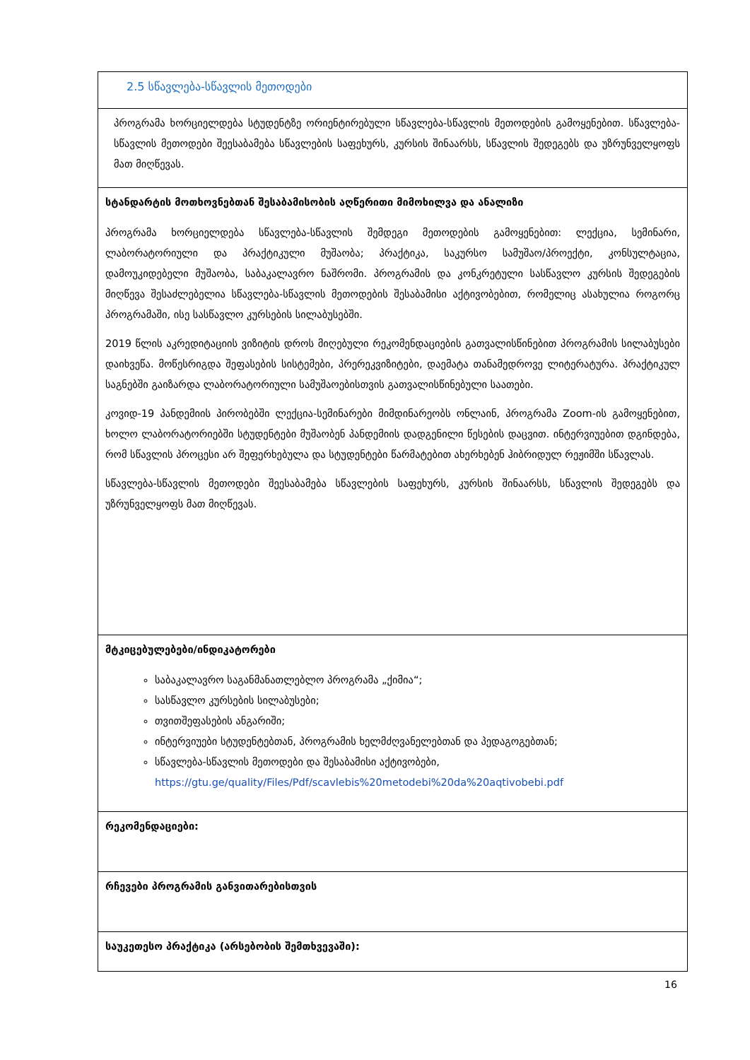| 2.5 სწავლება-სწავლის მეთოდები |
| პროგრამა ხორციელდება სტუდენტზე ორიენტირებული სწავლება-სწავლის მეთოდების გამოყენებით. სწავლება-სწავლის მეთოდები შეესაბამება სწავლების საფეხურს, კურსის შინაარსს, სწავლის შედეგებს და უზრუნველყოფს მათ მიღწევას. |
| სტანდარტის მოთხოვნებთან შესაბამისობის აღწერითი მიმოხილვა და ანალიზი პროგრამა ხორციელდება სწავლება-სწავლის შემდეგი მეთოდების გამოყენებით: ლექცია, სემინარი, ლაბორატორიული და პრაქტიკული მუშაობა; პრაქტიკა, საკურსო სამუშაო/პროექტი, კონსულტაცია, დამოუკიდებელი მუშაობა, საბაკალავრო ნაშრომი. პროგრამის და კონკრეტული სასწავლო კურსის შედეგების მიღწევა შესაძლებელია სწავლება-სწავლის მეთოდების შესაბამისი აქტივობებით, რომელიც ასახულია როგორც პროგრამაში, ისე სასწავლო კურსების სილაბუსებში. 2019 წლის აკრედიტაციის ვიზიტის დროს მიღებული რეკომენდაციების გათვალისწინებით პროგრამის სილაბუსები დაიხვეწა. მოწესრიგდა შეფასების სისტემები, პრერეკვიზიტები, დაემატა თანამედროვე ლიტერატურა. პრაქტიკულ საგნებში გაიზარდა ლაბორატორიული სამუშაოებისთვის გათვალისწინებული საათები. კოვიდ-19 პანდემიის პირობებში ლექცია-სემინარები მიმდინარეობს ონლაინ, პროგრამა Zoom-ის გამოყენებით, ხოლო ლაბორატორიებში სტუდენტები მუშაობენ პანდემიის დადგენილი წესების დაცვით. ინტერვიუებით დგინდება, რომ სწავლის პროცესი არ შეფერხებულა და სტუდენტები წარმატებით ახერხებენ ჰიბრიდულ რეჟიმში სწავლას. სწავლება-სწავლის მეთოდები შეესაბამება სწავლების საფეხურს, კურსის შინაარსს, სწავლის შედეგებს და უზრუნველყოფს მათ მიღწევას. |
| მტკიცებულებები/ინდიკატორები საბაკალავრო საგანმანათლებლო პროგრამა „ქიმია“; სასწავლო კურსების სილაბუსები; თვითშეფასების ანგარიში; ინტერვიუები სტუდენტებთან, პროგრამის ხელმძღვანელებთან და პედაგოგებთან; სწავლება-სწავლის მეთოდები და შესაბამისი აქტივობები, https://gtu.ge/quality/Files/Pdf/scavlebis%20metodebi%20da%20aqtivobebi.pdf |
| რეკომენდაციები: |
| რჩევები პროგრამის განვითარებისთვის |
| საუკეთესო პრაქტიკა (არსებობის შემთხვევაში): |
16